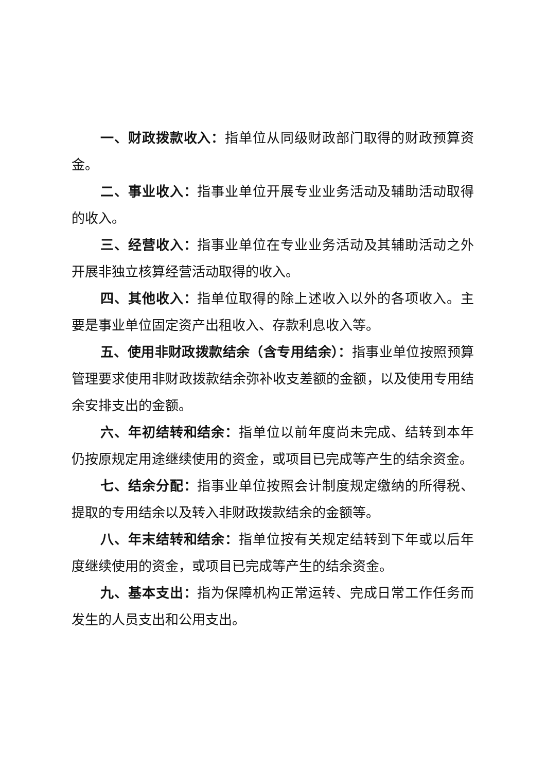一、财政拨款收入：指单位从同级财政部门取得的财政预算资金。
二、事业收入：指事业单位开展专业业务活动及辅助活动取得的收入。
三、经营收入：指事业单位在专业业务活动及其辅助活动之外开展非独立核算经营活动取得的收入。
四、其他收入：指单位取得的除上述收入以外的各项收入。主要是事业单位固定资产出租收入、存款利息收入等。
五、使用非财政拨款结余（含专用结余）：指事业单位按照预算管理要求使用非财政拨款结余弥补收支差额的金额，以及使用专用结余安排支出的金额。
六、年初结转和结余：指单位以前年度尚未完成、结转到本年仍按原规定用途继续使用的资金，或项目已完成等产生的结余资金。
七、结余分配：指事业单位按照会计制度规定缴纳的所得税、提取的专用结余以及转入非财政拨款结余的金额等。
八、年末结转和结余：指单位按有关规定结转到下年或以后年度继续使用的资金，或项目已完成等产生的结余资金。
九、基本支出：指为保障机构正常运转、完成日常工作任务而发生的人员支出和公用支出。